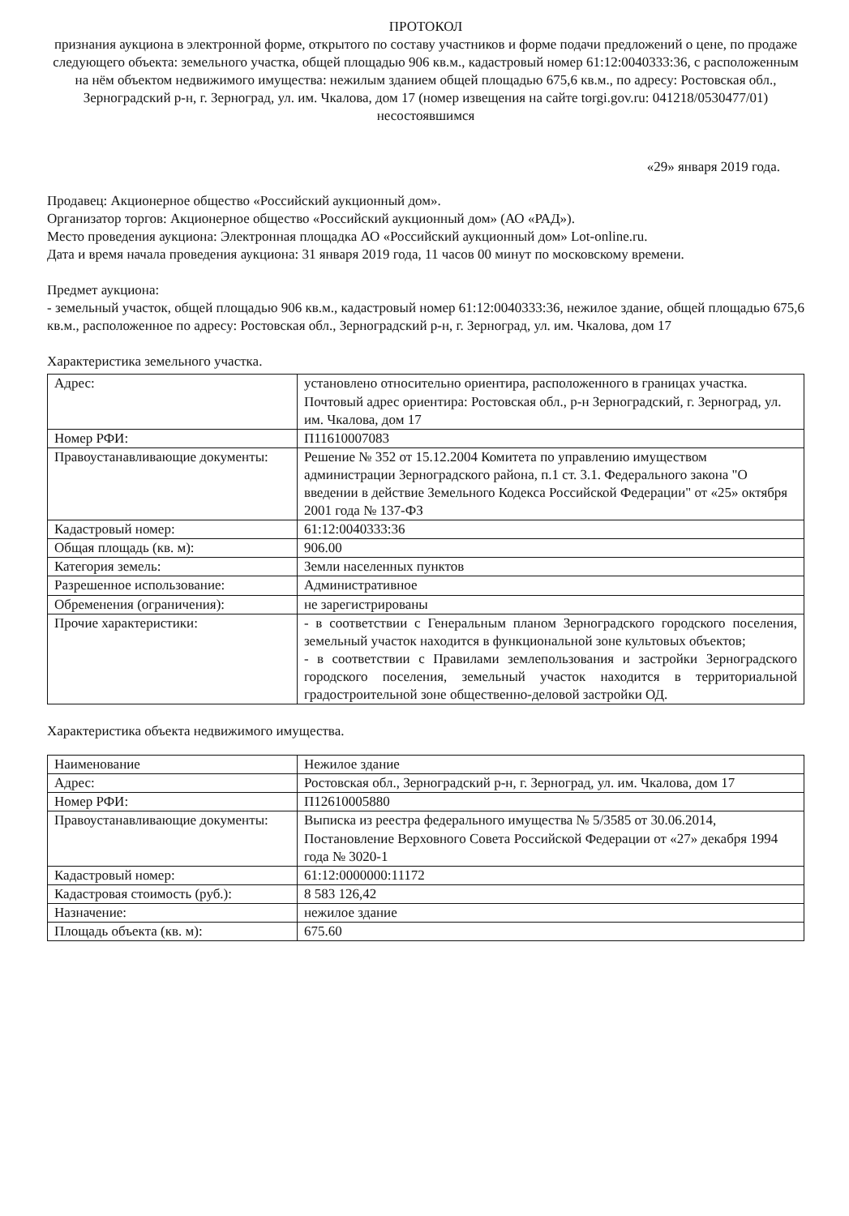ПРОТОКОЛ
признания аукциона в электронной форме, открытого по составу участников и форме подачи предложений о цене, по продаже следующего объекта: земельного участка, общей площадью 906 кв.м., кадастровый номер 61:12:0040333:36, с расположенным на нём объектом недвижимого имущества: нежилым зданием общей площадью 675,6 кв.м., по адресу: Ростовская обл., Зерноградский р-н, г. Зерноград, ул. им. Чкалова, дом 17 (номер извещения на сайте torgi.gov.ru: 041218/0530477/01) несостоявшимся
«29» января 2019 года.
Продавец: Акционерное общество «Российский аукционный дом».
Организатор торгов: Акционерное общество «Российский аукционный дом» (АО «РАД»).
Место проведения аукциона: Электронная площадка АО «Российский аукционный дом» Lot-online.ru.
Дата и время начала проведения аукциона: 31 января 2019 года, 11 часов 00 минут по московскому времени.
Предмет аукциона:
- земельный участок, общей площадью 906 кв.м., кадастровый номер 61:12:0040333:36, нежилое здание, общей площадью 675,6 кв.м., расположенное по адресу: Ростовская обл., Зерноградский р-н, г. Зерноград, ул. им. Чкалова, дом 17
Характеристика земельного участка.
| Адрес: | установлено относительно ориентира, расположенного в границах участка. Почтовый адрес ориентира: Ростовская обл., р-н Зерноградский, г. Зерноград, ул. им. Чкалова, дом 17 |
| Номер РФИ: | П11610007083 |
| Правоустанавливающие документы: | Решение № 352 от 15.12.2004 Комитета по управлению имуществом администрации Зерноградского района, п.1 ст. 3.1. Федерального закона "О введении в действие Земельного Кодекса Российской Федерации" от «25» октября 2001 года № 137-ФЗ |
| Кадастровый номер: | 61:12:0040333:36 |
| Общая площадь (кв. м): | 906.00 |
| Категория земель: | Земли населенных пунктов |
| Разрешенное использование: | Административное |
| Обременения (ограничения): | не зарегистрированы |
| Прочие характеристики: | - в соответствии с Генеральным планом Зерноградского городского поселения, земельный участок находится в функциональной зоне культовых объектов; - в соответствии с Правилами землепользования и застройки Зерноградского городского поселения, земельный участок находится в территориальной градостроительной зоне общественно-деловой застройки ОД. |
Характеристика объекта недвижимого имущества.
| Наименование | Нежилое здание |
| Адрес: | Ростовская обл., Зерноградский р-н, г. Зерноград, ул. им. Чкалова, дом 17 |
| Номер РФИ: | П12610005880 |
| Правоустанавливающие документы: | Выписка из реестра федерального имущества № 5/3585 от 30.06.2014, Постановление Верховного Совета Российской Федерации от «27» декабря 1994 года № 3020-1 |
| Кадастровый номер: | 61:12:0000000:11172 |
| Кадастровая стоимость (руб.): | 8 583 126,42 |
| Назначение: | нежилое здание |
| Площадь объекта (кв. м): | 675.60 |